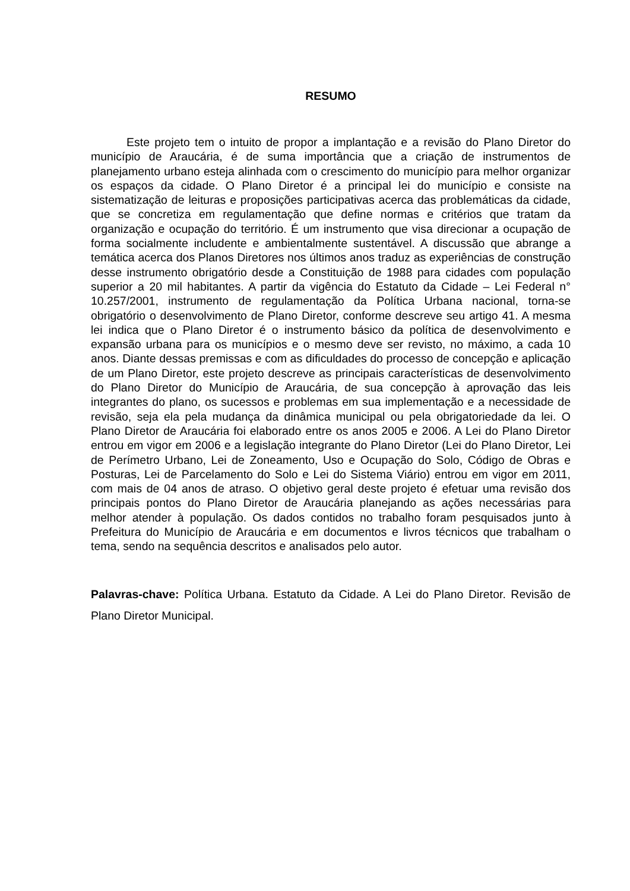RESUMO
Este projeto tem o intuito de propor a implantação e a revisão do Plano Diretor do município de Araucária, é de suma importância que a criação de instrumentos de planejamento urbano esteja alinhada com o crescimento do município para melhor organizar os espaços da cidade. O Plano Diretor é a principal lei do município e consiste na sistematização de leituras e proposições participativas acerca das problemáticas da cidade, que se concretiza em regulamentação que define normas e critérios que tratam da organização e ocupação do território. É um instrumento que visa direcionar a ocupação de forma socialmente includente e ambientalmente sustentável. A discussão que abrange a temática acerca dos Planos Diretores nos últimos anos traduz as experiências de construção desse instrumento obrigatório desde a Constituição de 1988 para cidades com população superior a 20 mil habitantes. A partir da vigência do Estatuto da Cidade – Lei Federal n° 10.257/2001, instrumento de regulamentação da Política Urbana nacional, torna-se obrigatório o desenvolvimento de Plano Diretor, conforme descreve seu artigo 41. A mesma lei indica que o Plano Diretor é o instrumento básico da política de desenvolvimento e expansão urbana para os municípios e o mesmo deve ser revisto, no máximo, a cada 10 anos. Diante dessas premissas e com as dificuldades do processo de concepção e aplicação de um Plano Diretor, este projeto descreve as principais características de desenvolvimento do Plano Diretor do Município de Araucária, de sua concepção à aprovação das leis integrantes do plano, os sucessos e problemas em sua implementação e a necessidade de revisão, seja ela pela mudança da dinâmica municipal ou pela obrigatoriedade da lei. O Plano Diretor de Araucária foi elaborado entre os anos 2005 e 2006. A Lei do Plano Diretor entrou em vigor em 2006 e a legislação integrante do Plano Diretor (Lei do Plano Diretor, Lei de Perímetro Urbano, Lei de Zoneamento, Uso e Ocupação do Solo, Código de Obras e Posturas, Lei de Parcelamento do Solo e Lei do Sistema Viário) entrou em vigor em 2011, com mais de 04 anos de atraso. O objetivo geral deste projeto é efetuar uma revisão dos principais pontos do Plano Diretor de Araucária planejando as ações necessárias para melhor atender à população. Os dados contidos no trabalho foram pesquisados junto à Prefeitura do Município de Araucária e em documentos e livros técnicos que trabalham o tema, sendo na sequência descritos e analisados pelo autor.
Palavras-chave: Política Urbana. Estatuto da Cidade. A Lei do Plano Diretor. Revisão de Plano Diretor Municipal.